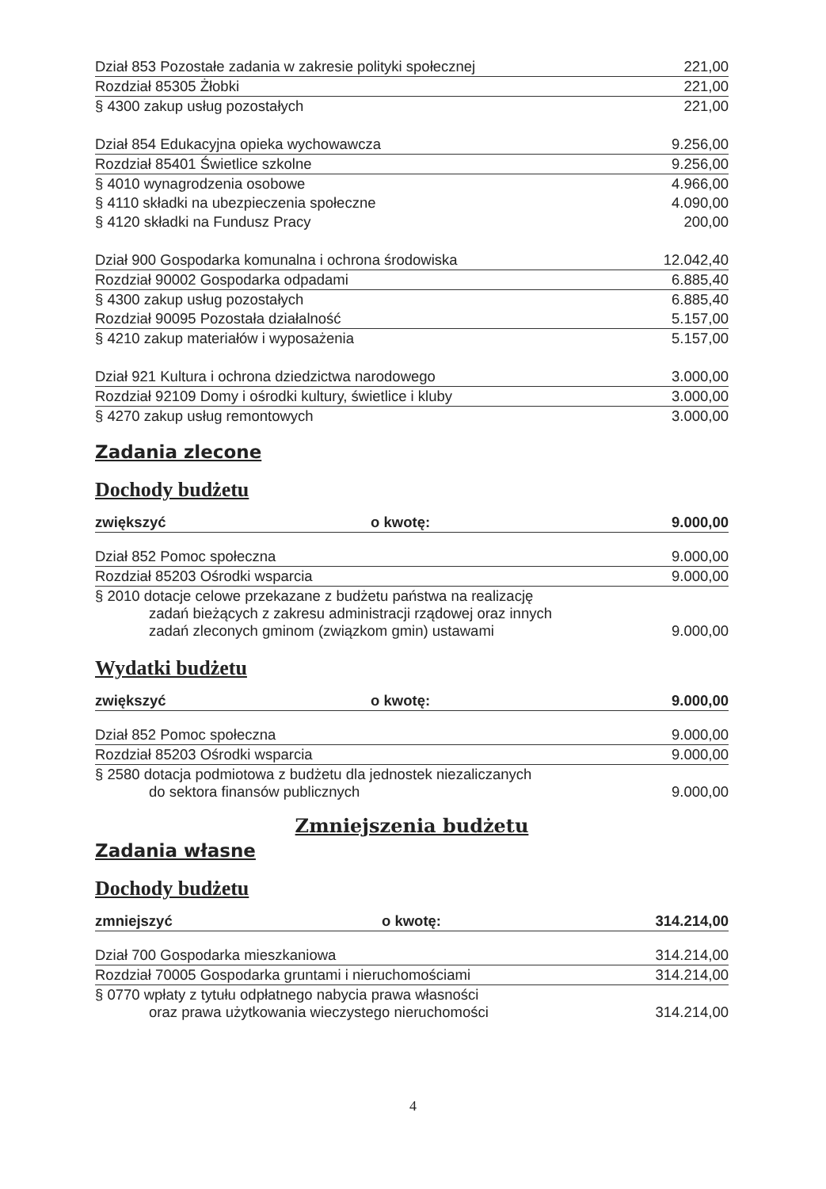| Dział 853 Pozostałe zadania w zakresie polityki społecznej | 221,00 |
| Rozdział 85305 Żłobki | 221,00 |
| § 4300 zakup usług pozostałych | 221,00 |
| Dział 854 Edukacyjna opieka wychowawcza | 9.256,00 |
| Rozdział 85401 Świetlice szkolne | 9.256,00 |
| § 4010 wynagrodzenia osobowe | 4.966,00 |
| § 4110 składki na ubezpieczenia społeczne | 4.090,00 |
| § 4120 składki na Fundusz Pracy | 200,00 |
| Dział 900 Gospodarka komunalna i ochrona środowiska | 12.042,40 |
| Rozdział 90002 Gospodarka odpadami | 6.885,40 |
| § 4300 zakup usług pozostałych | 6.885,40 |
| Rozdział 90095 Pozostała działalność | 5.157,00 |
| § 4210 zakup materiałów i wyposażenia | 5.157,00 |
| Dział 921 Kultura i ochrona dziedzictwa narodowego | 3.000,00 |
| Rozdział 92109 Domy i ośrodki kultury, świetlice i kluby | 3.000,00 |
| § 4270 zakup usług remontowych | 3.000,00 |
Zadania zlecone
Dochody budżetu
| zwiększyć | o kwotę: | 9.000,00 |
| Dział 852 Pomoc społeczna | 9.000,00 |
| Rozdział 85203 Ośrodki wsparcia | 9.000,00 |
| § 2010 dotacje celowe przekazane z budżetu państwa na realizację zadań bieżących z zakresu administracji rządowej oraz innych zadań zleconych gminom (związkom gmin) ustawami | 9.000,00 |
Wydatki budżetu
| zwiększyć | o kwotę: | 9.000,00 |
| Dział 852 Pomoc społeczna | 9.000,00 |
| Rozdział 85203 Ośrodki wsparcia | 9.000,00 |
| § 2580 dotacja podmiotowa z budżetu dla jednostek niezaliczanych do sektora finansów publicznych | 9.000,00 |
Zmniejszenia budżetu
Zadania własne
Dochody budżetu
| zmniejszyć | o kwotę: | 314.214,00 |
| Dział 700 Gospodarka mieszkaniowa | 314.214,00 |
| Rozdział 70005 Gospodarka gruntami i nieruchomościami | 314.214,00 |
| § 0770 wpłaty z tytułu odpłatnego nabycia prawa własności oraz prawa użytkowania wieczystego nieruchomości | 314.214,00 |
4